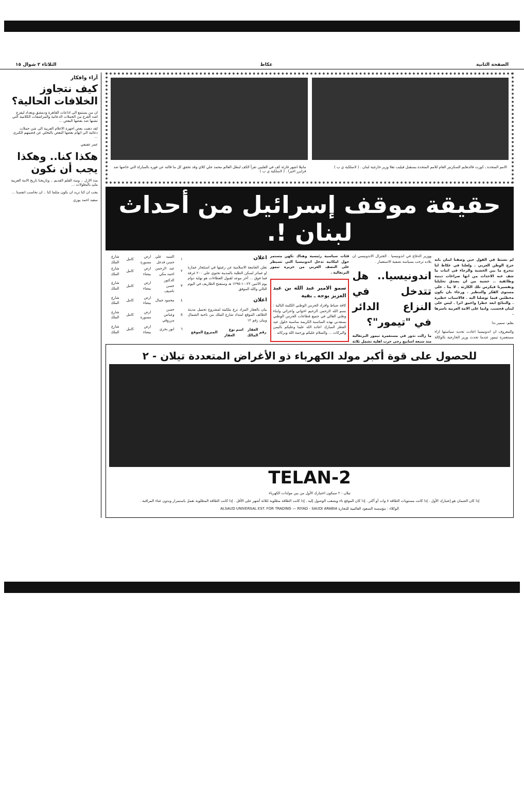الصفحة الثانية عكاظ الثلاثاء ٢ شوال ١٥
الامم المتحدة ـ كورت فالدهايم السكرتير العام للامم المتحدة يستقبل فيليب تقلا وزير خارجية لبنان . ( لاسلكية ي ب )
مانيلا اشهر قارئة كف في الفلبين تقرأ الكف لبطل العالم محمد علي كلاي وقد تحقق كل ما قالته عن فوزه بالمباراة التي خاضها ضد فرايزر اخيرا . ( لاسلكية ي ب )
حقيقة موقف إسرائيل من أحداث لبنان !.
لم نشتط في القول حين وصفنا لبنان بانه جرح الوطن العربي . ولعلنا في عكاظ لنا تتحرج ما بين الخشية والرجاء في اثبات ما شف عنه الاحداث من انها صراعات دينية وطائفية .. خشية من ان يصدق تحليلنا وتفسيرنا فيكرس تلك الكارثة ـ لا ينا ـ على مستوى الفكر والتنظير . ورجاء بان نكون مخطئين فيما توصلنا اليه . فالاسباب خطيرة . والنتائج ابعد خطرا واعمق اثرا . ليس على لبنان فحسب. وانما على الامة العربية باسرها .
بقلم: سمير ندا
والمعروف ان اندونيسيا اعادت تحديد سياستها ازاء مستعمرة تيمور عندما تحدث وزير الخارجية بالوكالة ووزير الدفاع في اندونيسيا . الجنرال الاندونيسي ان بلاده ترحب بسياسة تصفية الاستعمار .
اندونيسيا.. هل تتدخل في النزاع الدائر في "تيمور"؟
ما زالت تدور في مستعمرة تيمور البرتغالية منذ سبعة اسابيع رحى حرب اهلية تشمل ثلاثة فئات سياسية رئيسية وهناك تكهن مستمر حول امكانية تدخل اندونيسيا التي تسيطر على النصف الغربي من جزيرة تيمور البرتغالية .
سمو الامير عبد الله بن عبد العزيز يوجه ـ بقية
كافة ضباط وافراد الحرس الوطني الكلمة التالية : بسم الله الرحمن الرحيم اخواني واعزائي وابناء وطني الغالي في جميع قطاعات الحرس الوطني يسعدني بهذه المناسبة الكريمة مناسبة حلول عيد الفطر المبارك اعاده الله علينا وعليكم باليمن والبركات ... والسلام عليكم ورحمة الله وبركاته .
اعلان
تعلن الجامعة الاسلامية عن رغبتها في استئجار عمارة او عمائر لسكن الطلبة بالمدينة تحتوي على ٢٠٠ غرفة فما فوق ... آخر موعد لقبول العطاءات هو نهاية دوام يوم الاثنين ٢٢-١٠-١٢٩٥ هـ وستفتح الظاريف في اليوم التالي والله الموفق
اعلان
بيان بالعقار المراد نزع ملكيته لمشروع تجميل مدينة الطائف الموقع امتداد شارع الملك من ناحية الشمال وبيان رقم ١٢
| رقم | العقار اسم المالك | نوع العقار | المنزوع | الموقع |
| --- | --- | --- | --- | --- |
| ١ | السيد علي حسن قدعل | ارض مسورة | كامل | شارع الملك |
| ٢ | عبد الرحمن احمد مكي | ارض بيضاء | كامل | شارع الملك |
| ٣ | الدكتور حسن ناصيف | ارض بيضاء | كامل | شارع الملك |
| ٤ | محمود جمال | ارض بيضاء | كامل | شارع الملك |
| ٥ | حسن وعباس مرزوقي | ارض مسورة | كامل | شارع الملك |
| ٦ | انور بحري | ارض بيضاء | كامل | شارع الملك |
للحصول على قوة أكبر مولد الكهرباء ذو الأغراض المتعددة تيلان - ٢
TELAN-2
تيلان - ٢ سيكون اختيارك الأول من بين مولدات الكهرباء
إذا كان الضمان هو إعتبارك الأول . إذا كانت مستويات الطاقة ٨ وات أو أكثر . إذا كان الموقع ناء ويصعب الوصول إليه . إذا كانت الطاقة مطلوبة لثلاثة أشهر على الأقل . إذا كانت الطاقة المطلوبة تعمل باستمرار وبدون عناء المراقبة .
الوكلاء : مؤسسة السعود العالمية للتجارة ALSAUD UNIVERSAL EST. FOR TRADING — RIYAD - SAUDI ARABIA
آراء وافكار
كيف نتجاوز الخلافات الحالية؟
ان من يستمع الى اذاعات القاهرة ودمشق وبغداد ليفزع اشد الفزع من الحملات الدعائية والمراشقات الكلامية التي تشنها ضد بعضها البعض ...
لقد ذهبت بعض اجهزة الاعلام العربية الى شن حملات دعائية الى اتهام بعضها البعض بالتخلي عن قضيتهم الكبرى ...
عمر عفيفي
هكذا كنا.. وهكذا يجب أن نكون
منذ الازل .. ومنذ القلم القديم .. وتاريخنا تاريخ الامة العربية ملئ بالبطولات ...
يجب ان كنا نريد ان نكون مثلما كنا .. ان نحاسب انفسنا ...
سعيد احمد يوزي